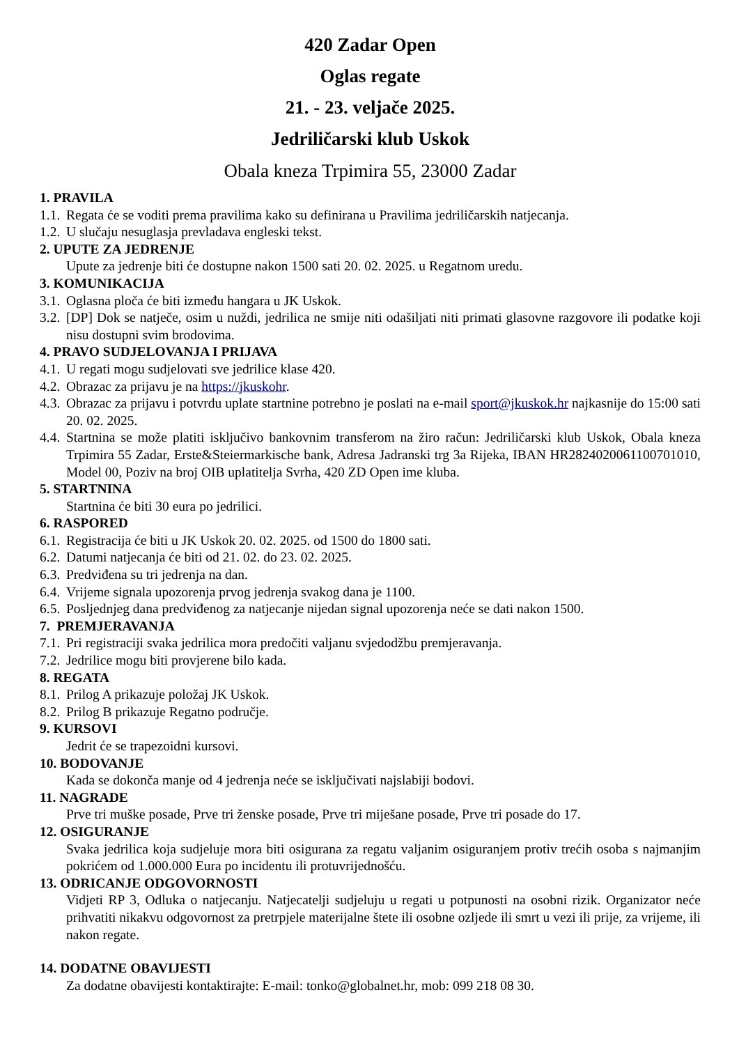420 Zadar Open
Oglas regate
21. - 23. veljače 2025.
Jedriličarski klub Uskok
Obala kneza Trpimira 55, 23000 Zadar
1. PRAVILA
1.1. Regata će se voditi prema pravilima kako su definirana u Pravilima jedriličarskih natjecanja.
1.2. U slučaju nesuglasja prevladava engleski tekst.
2. UPUTE ZA JEDRENJE
Upute za jedrenje biti će dostupne nakon 1500 sati 20. 02. 2025. u Regatnom uredu.
3. KOMUNIKACIJA
3.1. Oglasna ploča će biti između hangara u JK Uskok.
3.2. [DP] Dok se natječe, osim u nuždi, jedrilica ne smije niti odašiljati niti primati glasovne razgovore ili podatke koji nisu dostupni svim brodovima.
4. PRAVO SUDJELOVANJA I PRIJAVA
4.1. U regati mogu sudjelovati sve jedrilice klase 420.
4.2. Obrazac za prijavu je na https://jkuskohr.
4.3. Obrazac za prijavu i potvrdu uplate startnine potrebno je poslati na e-mail sport@jkuskok.hr najkasnije do 15:00 sati 20. 02. 2025.
4.4. Startnina se može platiti isključivo bankovnim transferom na žiro račun: Jedriličarski klub Uskok, Obala kneza Trpimira 55 Zadar, Erste&Steiermarkische bank, Adresa Jadranski trg 3a Rijeka, IBAN HR2824020061100701010, Model 00, Poziv na broj OIB uplatitelja Svrha, 420 ZD Open ime kluba.
5. STARTNINA
Startnina će biti 30 eura po jedrilici.
6. RASPORED
6.1. Registracija će biti u JK Uskok 20. 02. 2025. od 1500 do 1800 sati.
6.2. Datumi natjecanja će biti od 21. 02. do 23. 02. 2025.
6.3. Predviđena su tri jedrenja na dan.
6.4. Vrijeme signala upozorenja prvog jedrenja svakog dana je 1100.
6.5. Posljednjeg dana predviđenog za natjecanje nijedan signal upozorenja neće se dati nakon 1500.
7. PREMJERAVANJA
7.1. Pri registraciji svaka jedrilica mora predočiti valjanu svjedodžbu premjeravanja.
7.2. Jedrilice mogu biti provjerene bilo kada.
8. REGATA
8.1. Prilog A prikazuje položaj JK Uskok.
8.2. Prilog B prikazuje Regatno područje.
9. KURSOVI
Jedrit će se trapezoidni kursovi.
10. BODOVANJE
Kada se dokonča manje od 4 jedrenja neće se isključivati najslabiji bodovi.
11. NAGRADE
Prve tri muške posade, Prve tri ženske posade, Prve tri miješane posade, Prve tri posade do 17.
12. OSIGURANJE
Svaka jedrilica koja sudjeluje mora biti osigurana za regatu valjanim osiguranjem protiv trećih osoba s najmanjim pokrićem od 1.000.000 Eura po incidentu ili protuvrijednošću.
13. ODRICANJE ODGOVORNOSTI
Vidjeti RP 3, Odluka o natjecanju. Natjecatelji sudjeluju u regati u potpunosti na osobni rizik. Organizator neće prihvatiti nikakvu odgovornost za pretrpjele materijalne štete ili osobne ozljede ili smrt u vezi ili prije, za vrijeme, ili nakon regate.
14. DODATNE OBAVIJESTI
Za dodatne obavijesti kontaktirajte: E-mail: tonko@globalnet.hr, mob: 099 218 08 30.